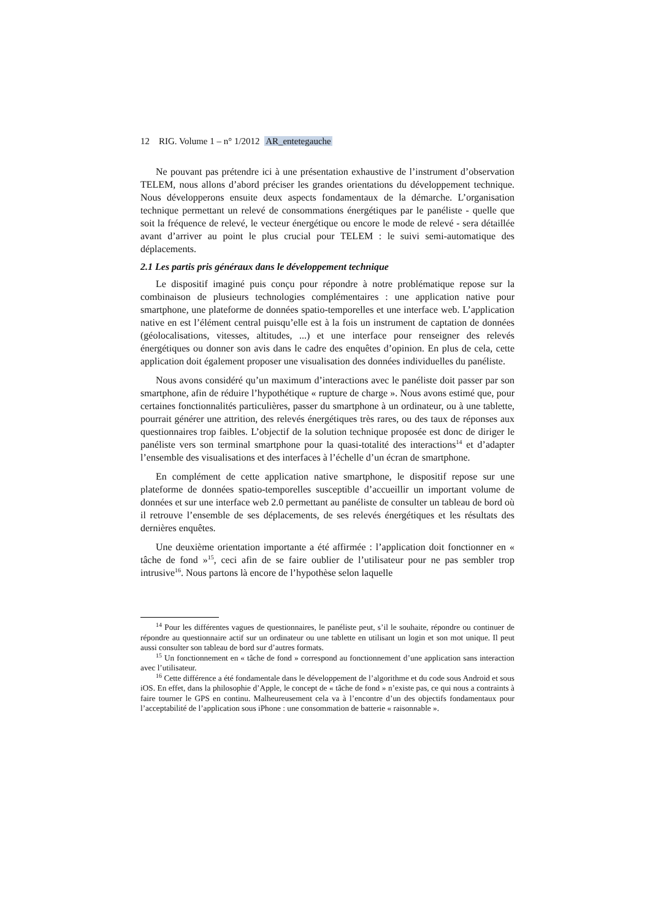12 RIG. Volume 1 – n° 1/2012 AR_entetegauche
Ne pouvant pas prétendre ici à une présentation exhaustive de l’instrument d’observation TELEM, nous allons d’abord préciser les grandes orientations du développement technique. Nous développerons ensuite deux aspects fondamentaux de la démarche. L’organisation technique permettant un relevé de consommations énergétiques par le panéliste - quelle que soit la fréquence de relevé, le vecteur énergétique ou encore le mode de relevé - sera détaillée avant d’arriver au point le plus crucial pour TELEM : le suivi semi-automatique des déplacements.
2.1 Les partis pris généraux dans le développement technique
Le dispositif imaginé puis conçu pour répondre à notre problématique repose sur la combinaison de plusieurs technologies complémentaires : une application native pour smartphone, une plateforme de données spatio-temporelles et une interface web. L’application native en est l’élément central puisqu’elle est à la fois un instrument de captation de données (géolocalisations, vitesses, altitudes, ...) et une interface pour renseigner des relevés énergétiques ou donner son avis dans le cadre des enquêtes d’opinion. En plus de cela, cette application doit également proposer une visualisation des données individuelles du panéliste.
Nous avons considéré qu’un maximum d’interactions avec le panéliste doit passer par son smartphone, afin de réduire l’hypothétique « rupture de charge ». Nous avons estimé que, pour certaines fonctionnalités particulières, passer du smartphone à un ordinateur, ou à une tablette, pourrait générer une attrition, des relevés énergétiques très rares, ou des taux de réponses aux questionnaires trop faibles. L’objectif de la solution technique proposée est donc de diriger le panéliste vers son terminal smartphone pour la quasi-totalité des interactions<sup>14</sup> et d’adapter l’ensemble des visualisations et des interfaces à l’échelle d’un écran de smartphone.
En complément de cette application native smartphone, le dispositif repose sur une plateforme de données spatio-temporelles susceptible d’accueillir un important volume de données et sur une interface web 2.0 permettant au panéliste de consulter un tableau de bord où il retrouve l’ensemble de ses déplacements, de ses relevés énergétiques et les résultats des dernières enquêtes.
Une deuxième orientation importante a été affirmée : l’application doit fonctionner en « tâche de fond »<sup>15</sup>, ceci afin de se faire oublier de l’utilisateur pour ne pas sembler trop intrusive<sup>16</sup>. Nous partons là encore de l’hypothèse selon laquelle
<sup>14</sup> Pour les différentes vagues de questionnaires, le panéliste peut, s’il le souhaite, répondre ou continuer de répondre au questionnaire actif sur un ordinateur ou une tablette en utilisant un login et son mot unique. Il peut aussi consulter son tableau de bord sur d’autres formats.
<sup>15</sup> Un fonctionnement en « tâche de fond » correspond au fonctionnement d’une application sans interaction avec l’utilisateur.
<sup>16</sup> Cette différence a été fondamentale dans le développement de l’algorithme et du code sous Android et sous iOS. En effet, dans la philosophie d’Apple, le concept de « tâche de fond » n’existe pas, ce qui nous a contraints à faire tourner le GPS en continu. Malheureusement cela va à l’encontre d’un des objectifs fondamentaux pour l’acceptabilité de l’application sous iPhone : une consommation de batterie « raisonnable ».